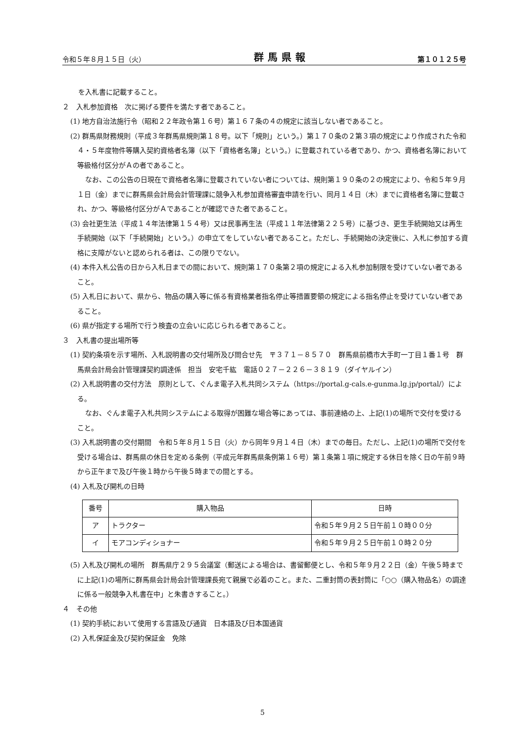令和５年８月１５日（火） 群馬県報 第１０１２５号
を入札書に記載すること。
２　入札参加資格　次に掲げる要件を満たす者であること。
(1) 地方自治法施行令（昭和２２年政令第１６号）第１６７条の４の規定に該当しない者であること。
(2) 群馬県財務規則（平成３年群馬県規則第１８号。以下「規則」という。）第１７０条の２第３項の規定により作成された令和４・５年度物件等購入契約資格者名簿（以下「資格者名簿」という。）に登載されている者であり、かつ、資格者名簿において等級格付区分がＡの者であること。
なお、この公告の日現在で資格者名簿に登載されていない者については、規則第１９０条の２の規定により、令和５年９月１日（金）までに群馬県会計局会計管理課に競争入札参加資格審査申請を行い、同月１４日（木）までに資格者名簿に登載され、かつ、等級格付区分がＡであることが確認できた者であること。
(3) 会社更生法（平成１４年法律第１５４号）又は民事再生法（平成１１年法律第２２５号）に基づき、更生手続開始又は再生手続開始（以下「手続開始」という。）の申立てをしていない者であること。ただし、手続開始の決定後に、入札に参加する資格に支障がないと認められる者は、この限りでない。
(4) 本件入札公告の日から入札日までの間において、規則第１７０条第２項の規定による入札参加制限を受けていない者であること。
(5) 入札日において、県から、物品の購入等に係る有資格業者指名停止等措置要領の規定による指名停止を受けていない者であること。
(6) 県が指定する場所で行う検査の立会いに応じられる者であること。
３　入札書の提出場所等
(1) 契約条項を示す場所、入札説明書の交付場所及び問合せ先　〒３７１－８５７０　群馬県前橋市大手町一丁目１番１号　群馬県会計局会計管理課契約調達係　担当　安宅千紘　電話０２７－２２６－３８１９（ダイヤルイン）
(2) 入札説明書の交付方法　原則として、ぐんま電子入札共同システム（https://portal.g-cals.e-gunma.lg.jp/portal/）による。
なお、ぐんま電子入札共同システムによる取得が困難な場合等にあっては、事前連絡の上、上記(1)の場所で交付を受けること。
(3) 入札説明書の交付期間　令和５年８月１５日（火）から同年９月１４日（木）までの毎日。ただし、上記(1)の場所で交付を受ける場合は、群馬県の休日を定める条例（平成元年群馬県条例第１６号）第１条第１項に規定する休日を除く日の午前９時から正午まで及び午後１時から午後５時までの間とする。
(4) 入札及び開札の日時
| 番号 | 購入物品 | 日時 |
| --- | --- | --- |
| ア | トラクター | 令和５年９月２５日午前１０時００分 |
| イ | モアコンディショナー | 令和５年９月２５日午前１０時２０分 |
(5) 入札及び開札の場所　群馬県庁２９５会議室（郵送による場合は、書留郵便とし、令和５年９月２２日（金）午後５時までに上記(1)の場所に群馬県会計局会計管理課長宛て親展で必着のこと。また、二重封筒の表封筒に「○○（購入物品名）の調達に係る一般競争入札書在中」と朱書きすること。）
４　その他
(1) 契約手続において使用する言語及び通貨　日本語及び日本国通貨
(2) 入札保証金及び契約保証金　免除
5